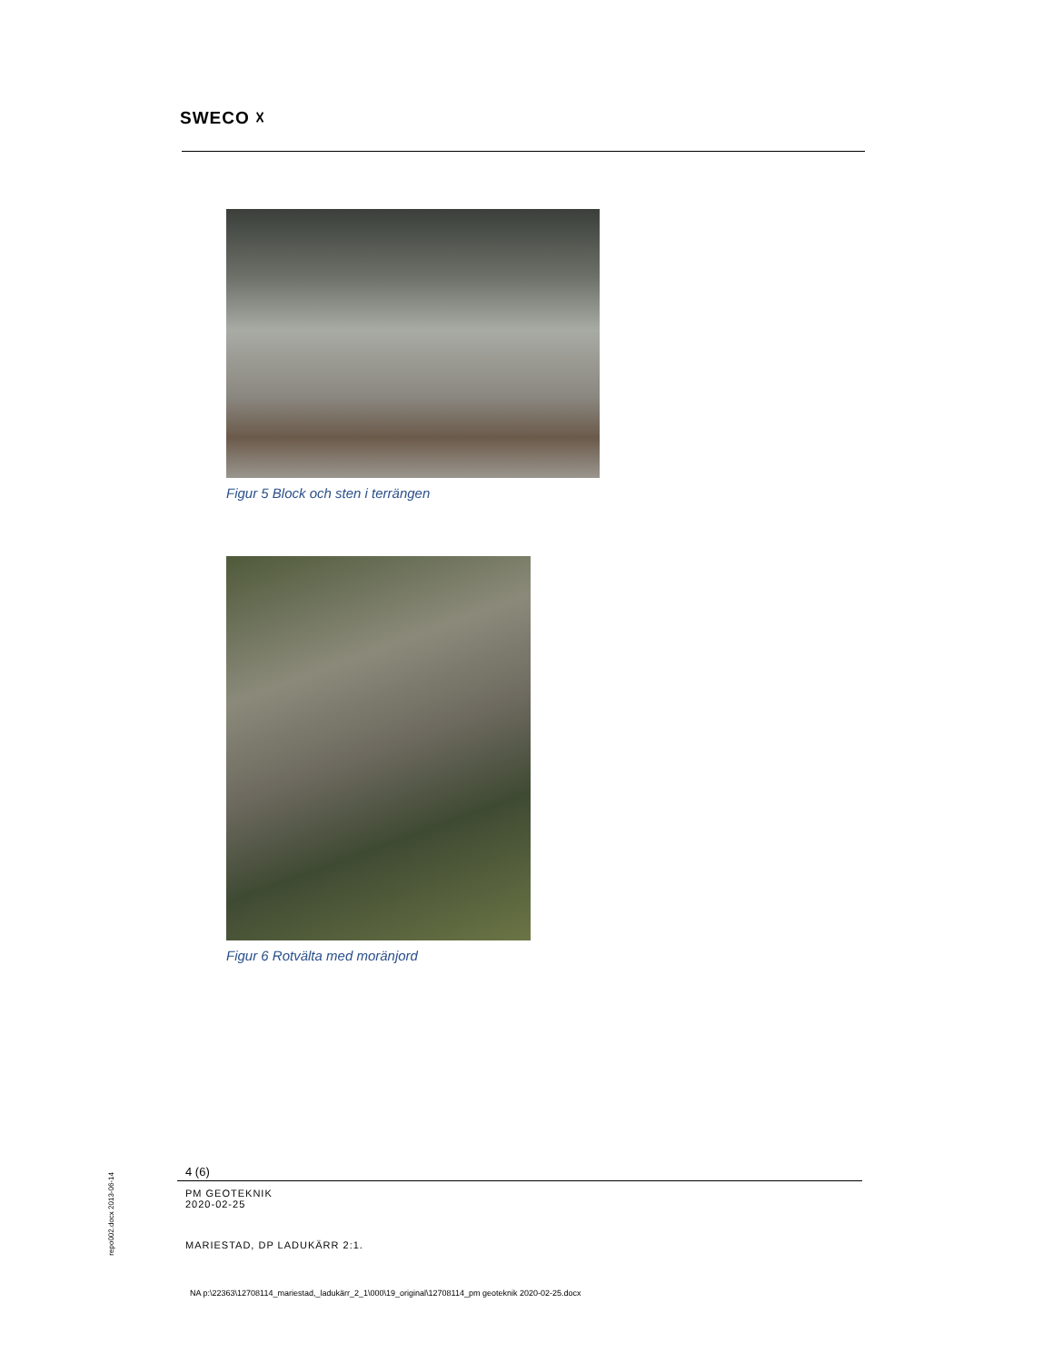SWECO ☓
Figur 5 Block och sten i terrängen
Figur 6 Rotvälta med moränjord
4 (6)
PM GEOTEKNIK
2020-02-25
MARIESTAD, DP LADUKÄRR 2:1.
repo002.docx 2013-06-14
NA p:\22363\12708114_mariestad,_ladukärr_2_1\000\19_original\12708114_pm geoteknik 2020-02-25.docx